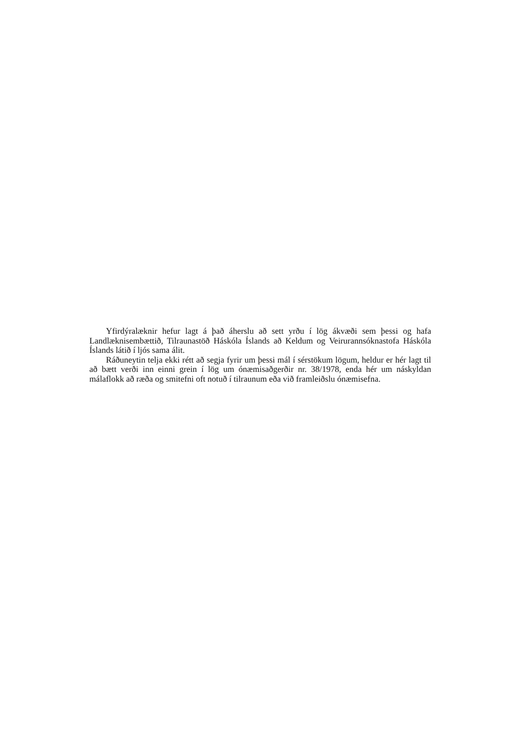Yfirdýralæknir hefur lagt á það áherslu að sett yrðu í lög ákvæði sem þessi og hafa Landlæknisembættið, Tilraunastöð Háskóla Íslands að Keldum og Veirurannsóknastofa Háskóla Íslands látið í ljós sama álit.
Ráðuneytin telja ekki rétt að segja fyrir um þessi mál í sérstökum lögum, heldur er hér lagt til að bætt verði inn einni grein í lög um ónæmisaðgerðir nr. 38/1978, enda hér um náskyldan málaflokk að ræða og smitefni oft notuð í tilraunum eða við framleiðslu ónæmisefna.